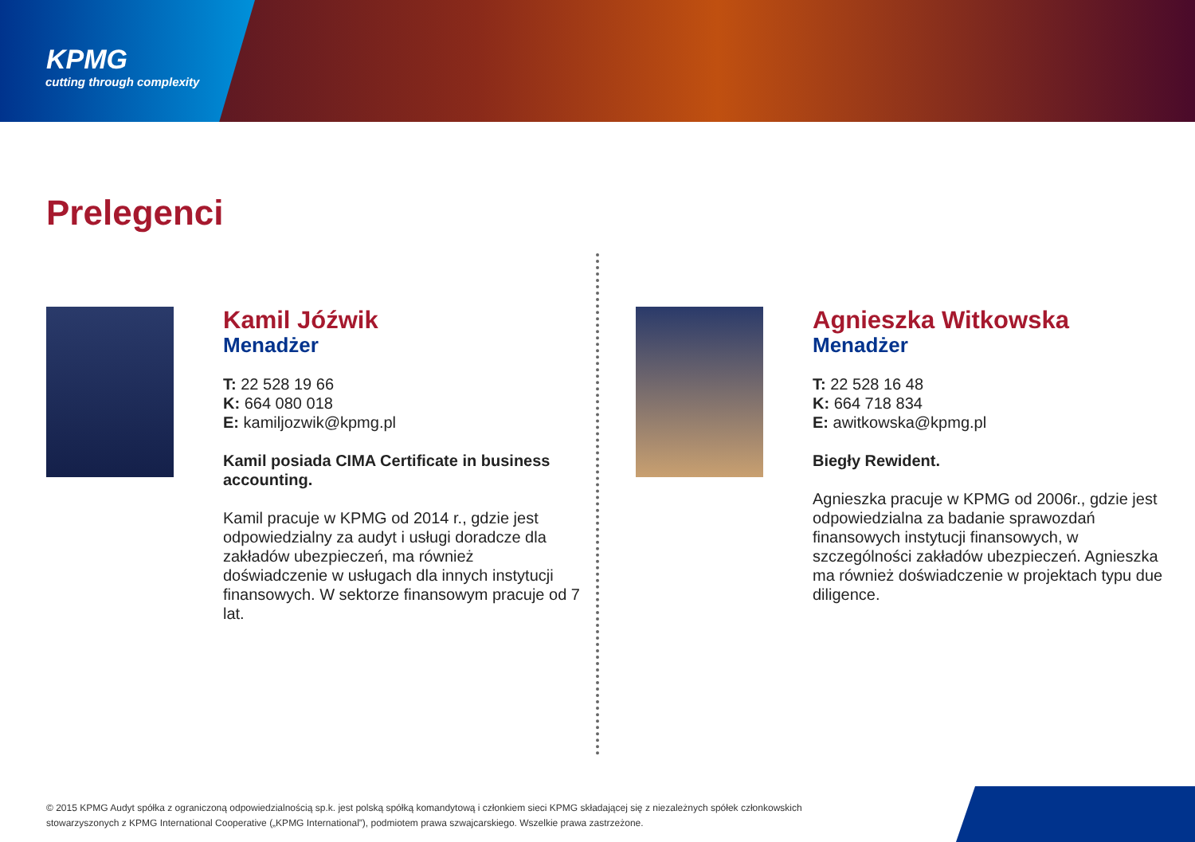KPMG
cutting through complexity
Prelegenci
Kamil Jóźwik
Menadżer
T: 22 528 19 66
K: 664 080 018
E: kamiljozwik@kpmg.pl
Kamil posiada CIMA Certificate in business accounting.
Kamil pracuje w KPMG od 2014 r., gdzie jest odpowiedzialny za audyt i usługi doradcze dla zakładów ubezpieczeń, ma również doświadczenie w usługach dla innych instytucji finansowych. W sektorze finansowym pracuje od 7 lat.
Agnieszka Witkowska
Menadżer
T: 22 528 16 48
K: 664 718 834
E: awitkowska@kpmg.pl
Biegły Rewident.
Agnieszka pracuje w KPMG od 2006r., gdzie jest odpowiedzialna za badanie sprawozdań finansowych instytucji finansowych, w szczególności zakładów ubezpieczeń. Agnieszka ma również doświadczenie w projektach typu due diligence.
© 2015 KPMG Audyt spółka z ograniczoną odpowiedzialnością sp.k. jest polską spółką komandytową i członkiem sieci KPMG składającej się z niezależnych spółek członkowskich stowarzyszonych z KPMG International Cooperative („KPMG International”), podmiotem prawa szwajcarskiego. Wszelkie prawa zastrzeżone.